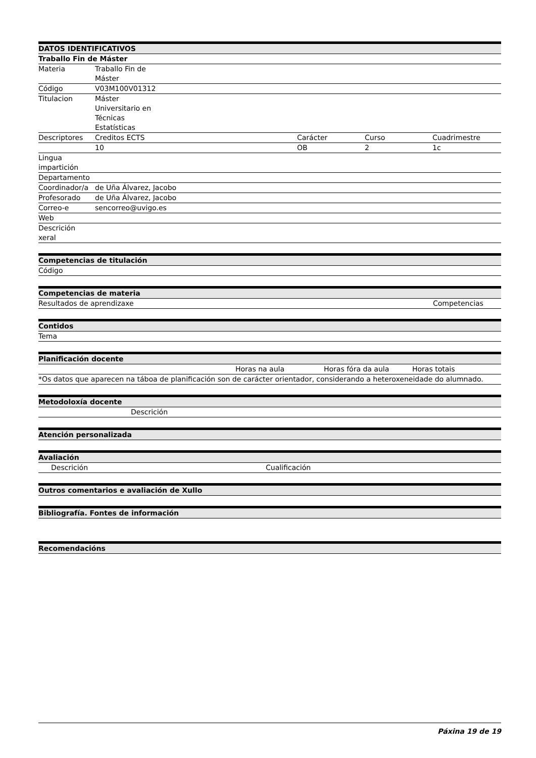| DATOS IDENTIFICATIVOS | | | | |
| --- | --- | --- | --- | --- |
| Traballo Fin de Máster | | | | |
| Materia | Traballo Fin de Máster | | | |
| Código | V03M100V01312 | | | |
| Titulacion | Máster Universitario en Técnicas Estatísticas | | | |
| Descriptores | Creditos ECTS | | Carácter | Curso Cuadrimestre |
| | 10 | | OB | 2 1c |
| Lingua impartición | | | | |
| Departamento | | | | |
| Coordinador/a | de Uña Álvarez, Jacobo | | | |
| Profesorado | de Uña Álvarez, Jacobo | | | |
| Correo-e | sencorreo@uvigo.es | | | |
| Web | | | | |
| Descrición xeral | | | | |
| Competencias de titulación |
| --- |
| Código |
| Competencias de materia | |
| --- | --- |
| Resultados de aprendizaxe | Competencias |
| Contidos |
| --- |
| Tema |
| Planificación docente | | | |
| --- | --- | --- | --- |
| | Horas na aula | Horas fóra da aula | Horas totais |
| *Os datos que aparecen na táboa de planificación son de carácter orientador, considerando a heteroxeneidade do alumnado. | | | |
| Metodoloxía docente | |
| --- | --- |
| | Descrición |
| Atención personalizada |
| --- |
| Avaliación | |
| --- | --- |
| Descrición | Cualificación |
| Outros comentarios e avaliación de Xullo |
| --- |
| Bibliografía. Fontes de información |
| --- |
| Recomendacións |
| --- |
Páxina 19 de 19